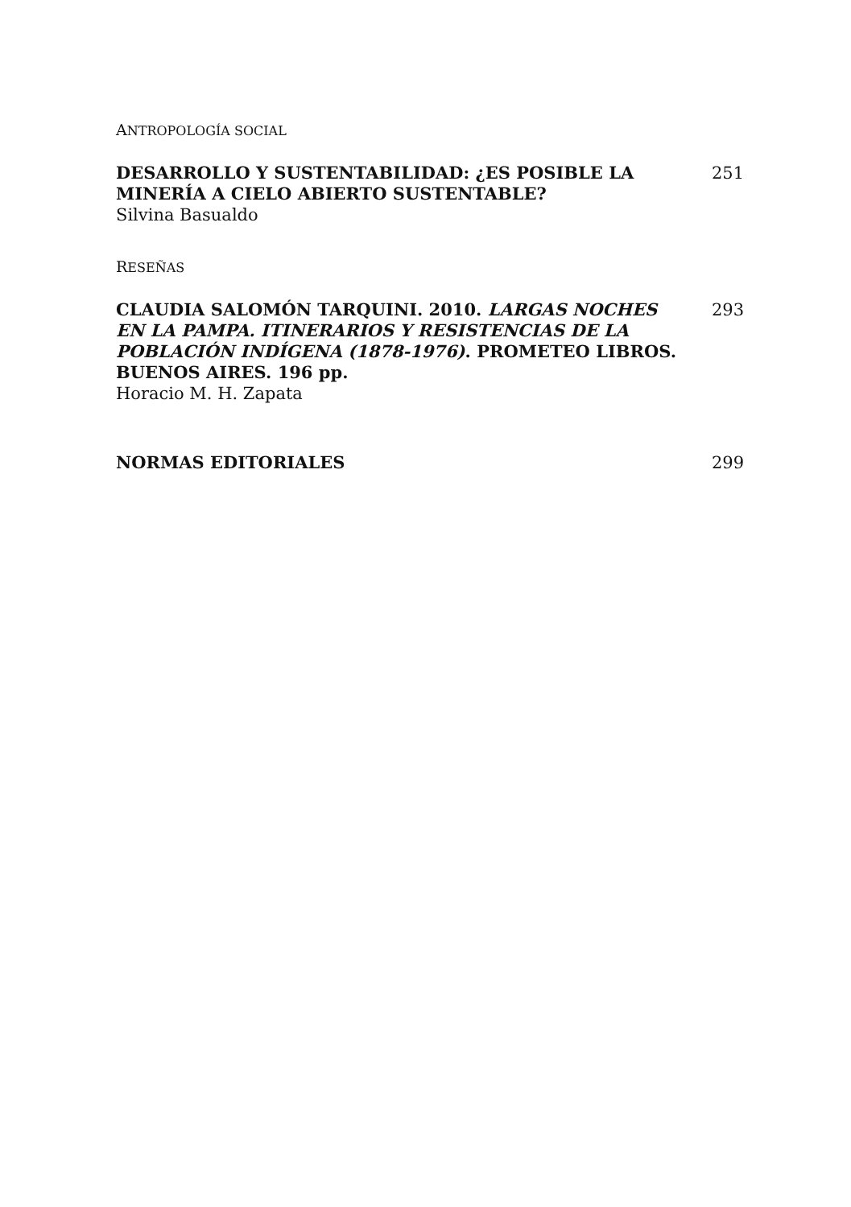ANTROPOLOGÍA SOCIAL
DESARROLLO Y SUSTENTABILIDAD: ¿ES POSIBLE LA MINERÍA A CIELO ABIERTO SUSTENTABLE?
Silvina Basualdo
251
RESEÑAS
CLAUDIA SALOMÓN TARQUINI. 2010. LARGAS NOCHES EN LA PAMPA. ITINERARIOS Y RESISTENCIAS DE LA POBLACIÓN INDÍGENA (1878-1976). PROMETEO LIBROS. BUENOS AIRES. 196 pp.
Horacio M. H. Zapata
293
NORMAS EDITORIALES 299